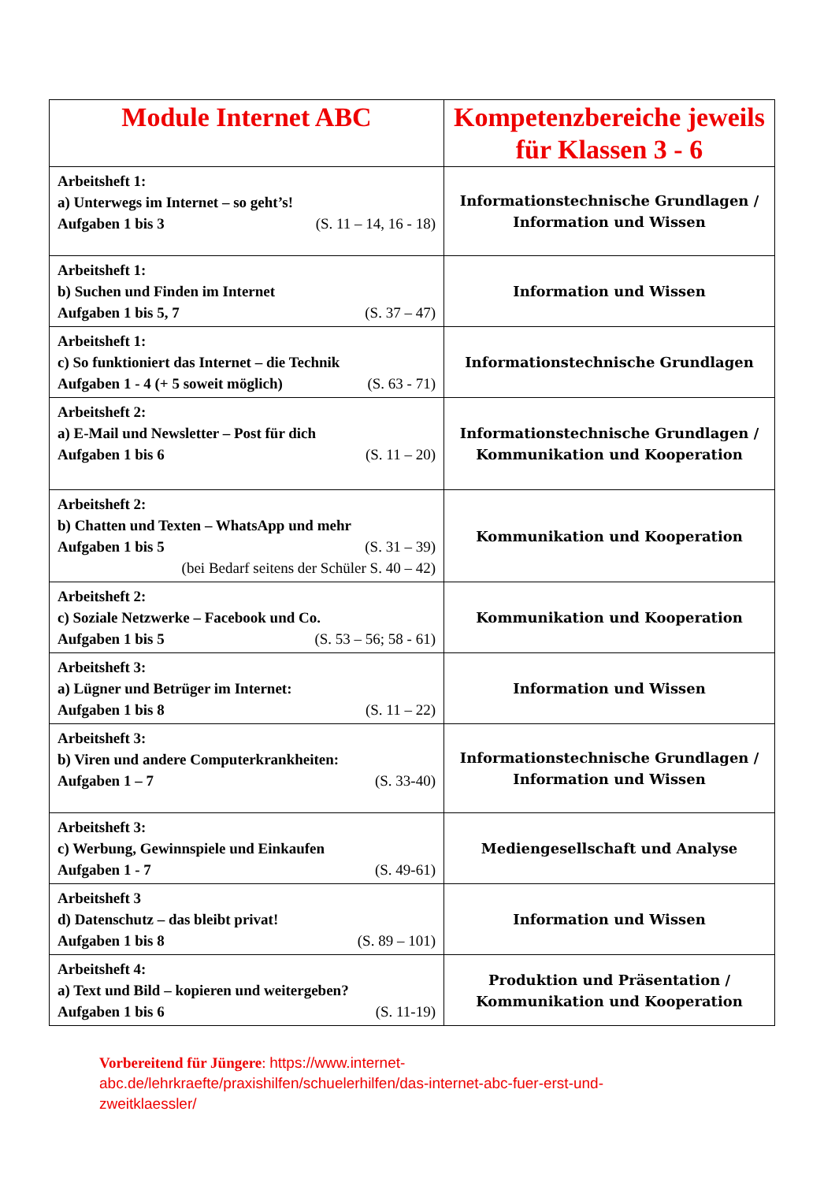| Module Internet ABC | Kompetenzbereiche jeweils für Klassen 3 - 6 |
| --- | --- |
| Arbeitsheft 1: a) Unterwegs im Internet – so geht’s! Aufgaben 1 bis 3 (S. 11 – 14, 16 - 18) | Informationstechnische Grundlagen / Information und Wissen |
| Arbeitsheft 1: b) Suchen und Finden im Internet Aufgaben 1 bis 5, 7 (S. 37 – 47) | Information und Wissen |
| Arbeitsheft 1: c) So funktioniert das Internet – die Technik Aufgaben 1 - 4 (+ 5 soweit möglich) (S. 63 - 71) | Informationstechnische Grundlagen |
| Arbeitsheft 2: a) E-Mail und Newsletter – Post für dich Aufgaben 1 bis 6 (S. 11 – 20) | Informationstechnische Grundlagen / Kommunikation und Kooperation |
| Arbeitsheft 2: b) Chatten und Texten – WhatsApp und mehr Aufgaben 1 bis 5 (S. 31 – 39) (bei Bedarf seitens der Schüler S. 40 – 42) | Kommunikation und Kooperation |
| Arbeitsheft 2: c) Soziale Netzwerke – Facebook und Co. Aufgaben 1 bis 5 (S. 53 – 56; 58 - 61) | Kommunikation und Kooperation |
| Arbeitsheft 3: a) Lügner und Betrüger im Internet: Aufgaben 1 bis 8 (S. 11 – 22) | Information und Wissen |
| Arbeitsheft 3: b) Viren und andere Computerkrankheiten: Aufgaben 1 – 7 (S. 33-40) | Informationstechnische Grundlagen / Information und Wissen |
| Arbeitsheft 3: c) Werbung, Gewinnspiele und Einkaufen Aufgaben 1 - 7 (S. 49-61) | Mediengesellschaft und Analyse |
| Arbeitsheft 3 d) Datenschutz – das bleibt privat! Aufgaben 1 bis 8 (S. 89 – 101) | Information und Wissen |
| Arbeitsheft 4: a) Text und Bild – kopieren und weitergeben? Aufgaben 1 bis 6 (S. 11-19) | Produktion und Präsentation / Kommunikation und Kooperation |
Vorbereitend für Jüngere: https://www.internet-abc.de/lehrkraefte/praxishilfen/schuelerhilfen/das-internet-abc-fuer-erst-und-zweitklaessler/